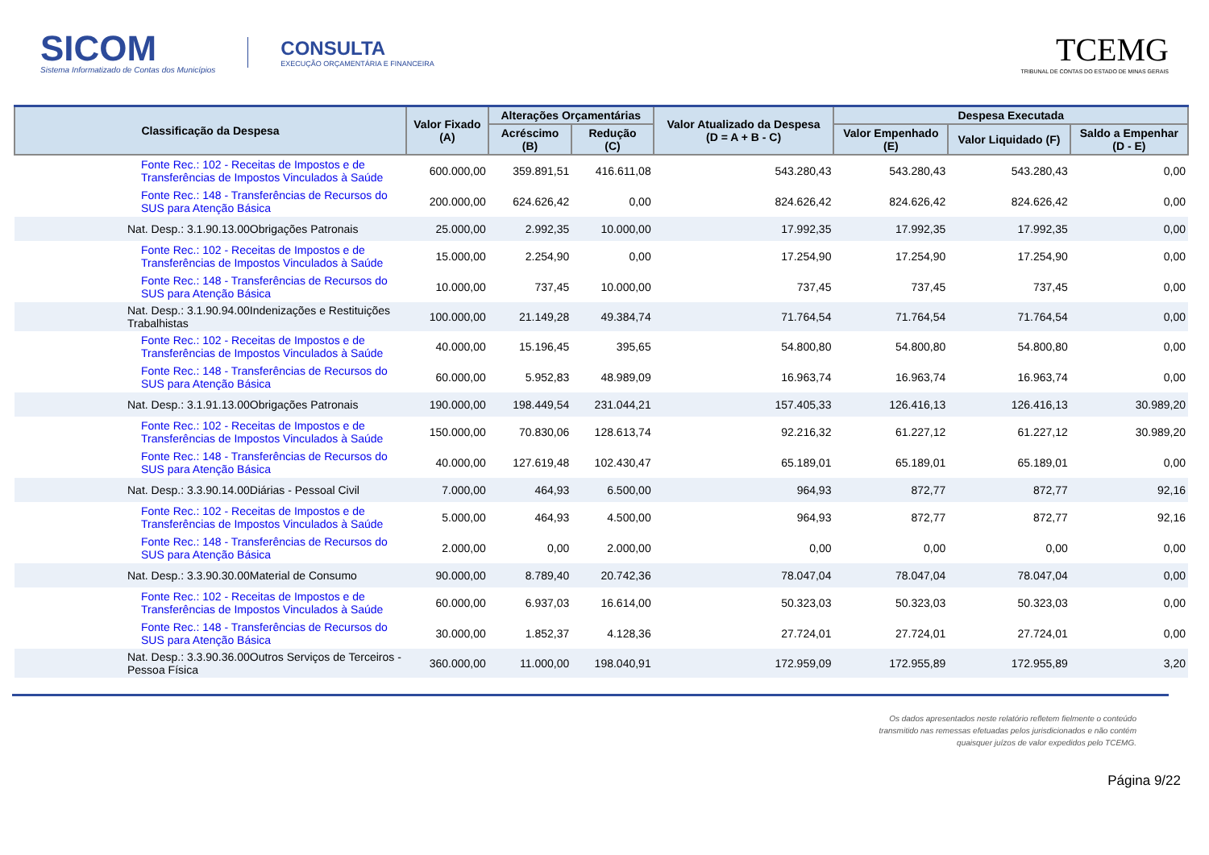SICOM
Sistema Informatizado de Contas dos Municípios
CONSULTA
EXECUÇÃO ORÇAMENTÁRIA E FINANCEIRA
TCEMG
TRIBUNAL DE CONTAS DO ESTADO DE MINAS GERAIS
| Classificação da Despesa | Valor Fixado (A) | Alterações Orçamentárias | | Valor Atualizado da Despesa (D = A + B - C) | Despesa Executada | | |
| --- | --- | --- | --- | --- | --- | --- | --- |
| | | Acréscimo (B) | Redução (C) | | Valor Empenhado (E) | Valor Liquidado (F) | Saldo a Empenhar (D - E) |
| Fonte Rec.: 102 - Receitas de Impostos e de Transferências de Impostos Vinculados à Saúde | 600.000,00 | 359.891,51 | 416.611,08 | 543.280,43 | 543.280,43 | 543.280,43 | 0,00 |
| Fonte Rec.: 148 - Transferências de Recursos do SUS para Atenção Básica | 200.000,00 | 624.626,42 | 0,00 | 824.626,42 | 824.626,42 | 824.626,42 | 0,00 |
| Nat. Desp.: 3.1.90.13.00Obrigações Patronais | 25.000,00 | 2.992,35 | 10.000,00 | 17.992,35 | 17.992,35 | 17.992,35 | 0,00 |
| Fonte Rec.: 102 - Receitas de Impostos e de Transferências de Impostos Vinculados à Saúde | 15.000,00 | 2.254,90 | 0,00 | 17.254,90 | 17.254,90 | 17.254,90 | 0,00 |
| Fonte Rec.: 148 - Transferências de Recursos do SUS para Atenção Básica | 10.000,00 | 737,45 | 10.000,00 | 737,45 | 737,45 | 737,45 | 0,00 |
| Nat. Desp.: 3.1.90.94.00Indenizações e Restituições Trabalhistas | 100.000,00 | 21.149,28 | 49.384,74 | 71.764,54 | 71.764,54 | 71.764,54 | 0,00 |
| Fonte Rec.: 102 - Receitas de Impostos e de Transferências de Impostos Vinculados à Saúde | 40.000,00 | 15.196,45 | 395,65 | 54.800,80 | 54.800,80 | 54.800,80 | 0,00 |
| Fonte Rec.: 148 - Transferências de Recursos do SUS para Atenção Básica | 60.000,00 | 5.952,83 | 48.989,09 | 16.963,74 | 16.963,74 | 16.963,74 | 0,00 |
| Nat. Desp.: 3.1.91.13.00Obrigações Patronais | 190.000,00 | 198.449,54 | 231.044,21 | 157.405,33 | 126.416,13 | 126.416,13 | 30.989,20 |
| Fonte Rec.: 102 - Receitas de Impostos e de Transferências de Impostos Vinculados à Saúde | 150.000,00 | 70.830,06 | 128.613,74 | 92.216,32 | 61.227,12 | 61.227,12 | 30.989,20 |
| Fonte Rec.: 148 - Transferências de Recursos do SUS para Atenção Básica | 40.000,00 | 127.619,48 | 102.430,47 | 65.189,01 | 65.189,01 | 65.189,01 | 0,00 |
| Nat. Desp.: 3.3.90.14.00Diárias - Pessoal Civil | 7.000,00 | 464,93 | 6.500,00 | 964,93 | 872,77 | 872,77 | 92,16 |
| Fonte Rec.: 102 - Receitas de Impostos e de Transferências de Impostos Vinculados à Saúde | 5.000,00 | 464,93 | 4.500,00 | 964,93 | 872,77 | 872,77 | 92,16 |
| Fonte Rec.: 148 - Transferências de Recursos do SUS para Atenção Básica | 2.000,00 | 0,00 | 2.000,00 | 0,00 | 0,00 | 0,00 | 0,00 |
| Nat. Desp.: 3.3.90.30.00Material de Consumo | 90.000,00 | 8.789,40 | 20.742,36 | 78.047,04 | 78.047,04 | 78.047,04 | 0,00 |
| Fonte Rec.: 102 - Receitas de Impostos e de Transferências de Impostos Vinculados à Saúde | 60.000,00 | 6.937,03 | 16.614,00 | 50.323,03 | 50.323,03 | 50.323,03 | 0,00 |
| Fonte Rec.: 148 - Transferências de Recursos do SUS para Atenção Básica | 30.000,00 | 1.852,37 | 4.128,36 | 27.724,01 | 27.724,01 | 27.724,01 | 0,00 |
| Nat. Desp.: 3.3.90.36.00Outros Serviços de Terceiros - Pessoa Física | 360.000,00 | 11.000,00 | 198.040,91 | 172.959,09 | 172.955,89 | 172.955,89 | 3,20 |
Os dados apresentados neste relatório refletem fielmente o conteúdo transmitido nas remessas efetuadas pelos jurisdicionados e não contém quaisquer juízos de valor expedidos pelo TCEMG.
Página 9/22